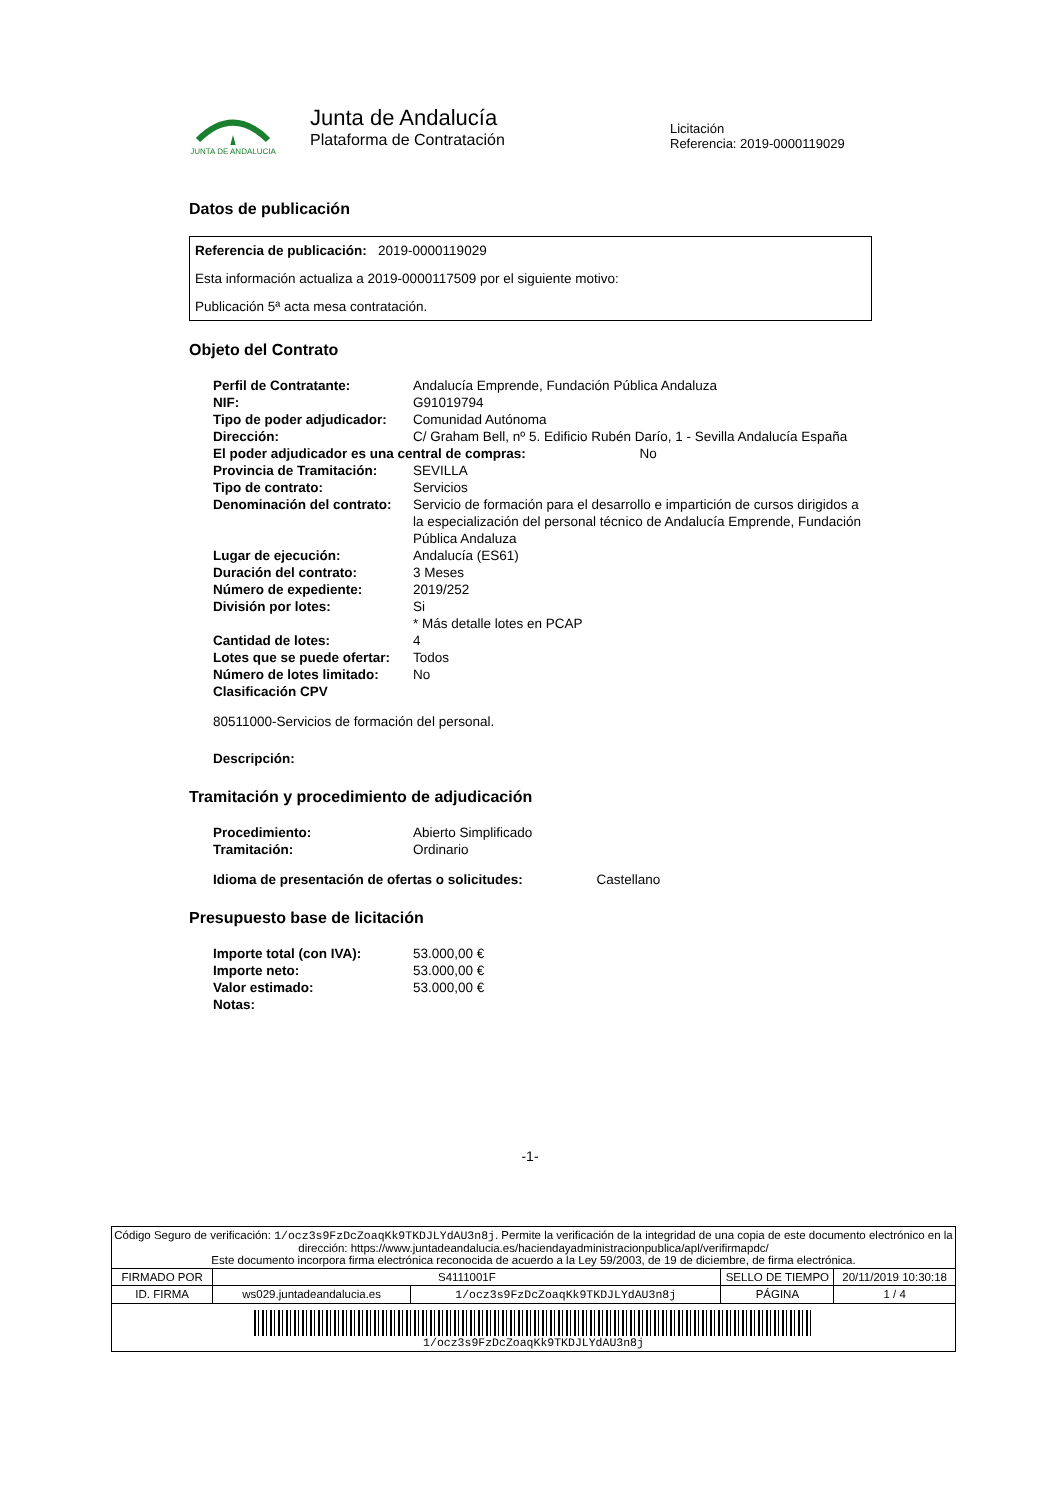JUNTA DE ANDALUCIA
Junta de Andalucía
Plataforma de Contratación
Licitación
Referencia: 2019-0000119029
Datos de publicación
Referencia de publicación: 2019-0000119029
Esta información actualiza a 2019-0000117509 por el siguiente motivo:
Publicación 5ª acta mesa contratación.
Objeto del Contrato
| Perfil de Contratante: | Andalucía Emprende, Fundación Pública Andaluza |
| NIF: | G91019794 |
| Tipo de poder adjudicador: | Comunidad Autónoma |
| Dirección: | C/ Graham Bell, nº 5. Edificio Rubén Darío, 1 - Sevilla Andalucía España |
| El poder adjudicador es una central de compras: No | |
| Provincia de Tramitación: | SEVILLA |
| Tipo de contrato: | Servicios |
| Denominación del contrato: | Servicio de formación para el desarrollo e impartición de cursos dirigidos a la especialización del personal técnico de Andalucía Emprende, Fundación Pública Andaluza |
| Lugar de ejecución: | Andalucía (ES61) |
| Duración del contrato: | 3 Meses |
| Número de expediente: | 2019/252 |
| División por lotes: | Si * Más detalle lotes en PCAP |
| Cantidad de lotes: | 4 |
| Lotes que se puede ofertar: | Todos |
| Número de lotes limitado: | No |
| Clasificación CPV | |
80511000-Servicios de formación del personal.
Descripción:
Tramitación y procedimiento de adjudicación
| Procedimiento: | Abierto Simplificado |
| Tramitación: | Ordinario |
Idioma de presentación de ofertas o solicitudes: Castellano
Presupuesto base de licitación
| Importe total (con IVA): | 53.000,00 € |
| Importe neto: | 53.000,00 € |
| Valor estimado: | 53.000,00 € |
| Notas: | |
-1-
| Código Seguro de verificación: 1/ocz3s9FzDcZoaqKk9TKDJLYdAU3n8j . Permite la verificación de la integridad de una copia de este documento electrónico en la dirección: https://www.juntadeandalucia.es/haciendayadministracionpublica/apl/verifirmapdc/ Este documento incorpora firma electrónica reconocida de acuerdo a la Ley 59/2003, de 19 de diciembre, de firma electrónica. | | | | |
| FIRMADO POR | S4111001F | | SELLO DE TIEMPO | 20/11/2019 10:30:18 |
| ID. FIRMA | ws029.juntadeandalucia.es | 1/ocz3s9FzDcZoaqKk9TKDJLYdAU3n8j | PÁGINA | 1 / 4 |
| 1/ocz3s9FzDcZoaqKk9TKDJLYdAU3n8j | | | | |